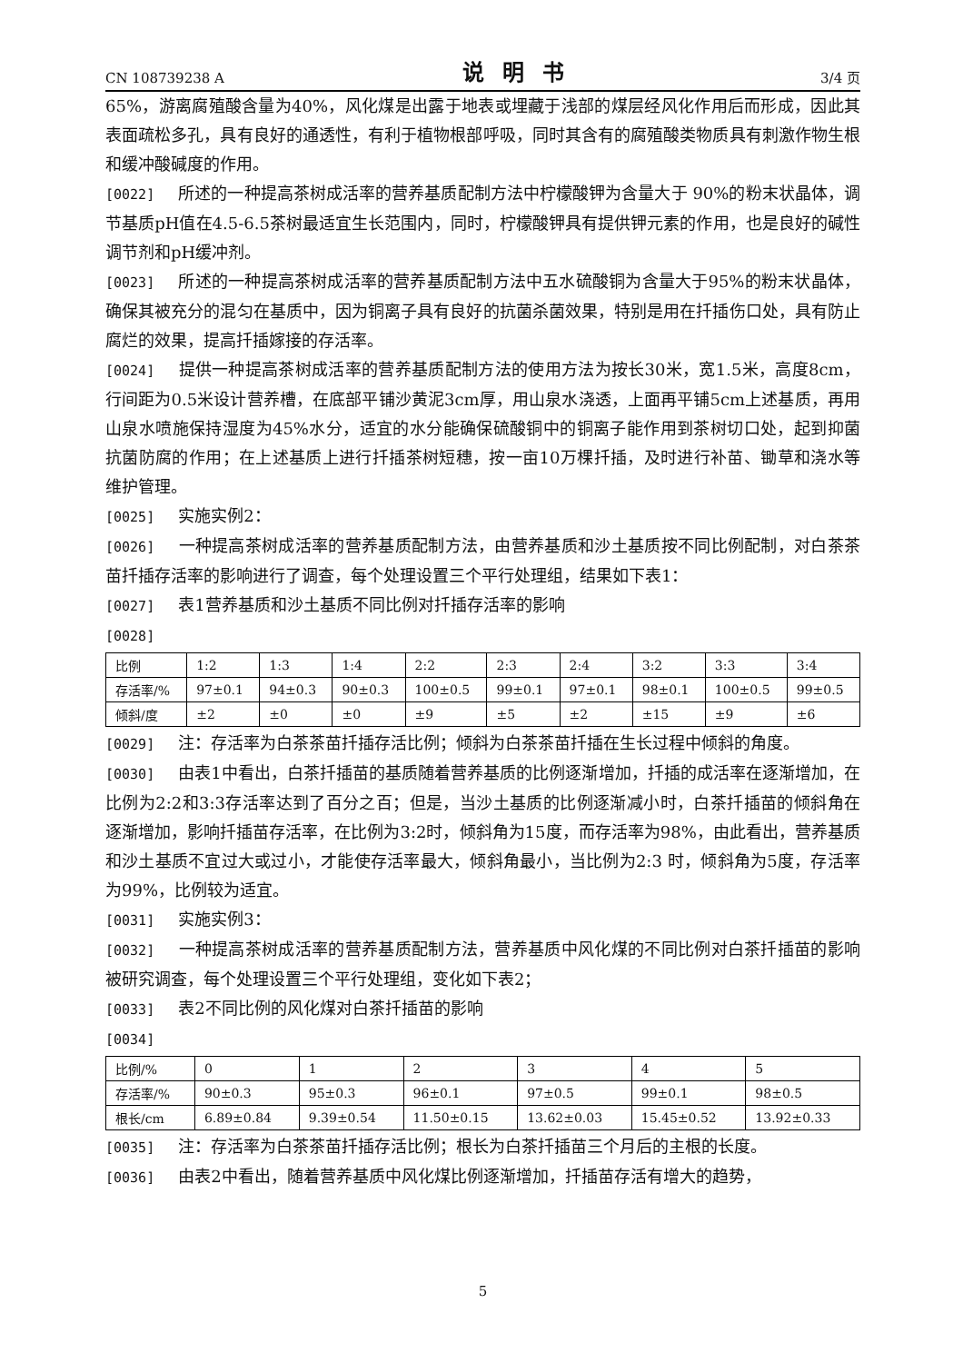CN 108739238 A 说明书 3/4 页
65%，游离腐殖酸含量为40%，风化煤是出露于地表或埋藏于浅部的煤层经风化作用后而形成，因此其表面疏松多孔，具有良好的通透性，有利于植物根部呼吸，同时其含有的腐殖酸类物质具有刺激作物生根和缓冲酸碱度的作用。
[0022] 所述的一种提高茶树成活率的营养基质配制方法中柠檬酸钾为含量大于 90%的粉末状晶体，调节基质pH值在4.5-6.5茶树最适宜生长范围内，同时，柠檬酸钾具有提供钾元素的作用，也是良好的碱性调节剂和pH缓冲剂。
[0023] 所述的一种提高茶树成活率的营养基质配制方法中五水硫酸铜为含量大于95%的粉末状晶体，确保其被充分的混匀在基质中，因为铜离子具有良好的抗菌杀菌效果，特别是用在扦插伤口处，具有防止腐烂的效果，提高扦插嫁接的存活率。
[0024] 提供一种提高茶树成活率的营养基质配制方法的使用方法为按长30米，宽1.5米，高度8cm，行间距为0.5米设计营养槽，在底部平铺沙黄泥3cm厚，用山泉水浇透，上面再平铺5cm上述基质，再用山泉水喷施保持湿度为45%水分，适宜的水分能确保硫酸铜中的铜离子能作用到茶树切口处，起到抑菌抗菌防腐的作用；在上述基质上进行扦插茶树短穗，按一亩10万棵扦插，及时进行补苗、锄草和浇水等维护管理。
[0025] 实施实例2：
[0026] 一种提高茶树成活率的营养基质配制方法，由营养基质和沙土基质按不同比例配制，对白茶茶苗扦插存活率的影响进行了调查，每个处理设置三个平行处理组，结果如下表1：
[0027] 表1营养基质和沙土基质不同比例对扦插存活率的影响
[0028]
| 比例 | 1:2 | 1:3 | 1:4 | 2:2 | 2:3 | 2:4 | 3:2 | 3:3 | 3:4 |
| 存活率/% | 97±0.1 | 94±0.3 | 90±0.3 | 100±0.5 | 99±0.1 | 97±0.1 | 98±0.1 | 100±0.5 | 99±0.5 |
| 倾斜/度 | ±2 | ±0 | ±0 | ±9 | ±5 | ±2 | ±15 | ±9 | ±6 |
[0029] 注：存活率为白茶茶苗扦插存活比例；倾斜为白茶茶苗扦插在生长过程中倾斜的角度。
[0030] 由表1中看出，白茶扦插苗的基质随着营养基质的比例逐渐增加，扦插的成活率在逐渐增加，在比例为2:2和3:3存活率达到了百分之百；但是，当沙土基质的比例逐渐减小时，白茶扦插苗的倾斜角在逐渐增加，影响扦插苗存活率，在比例为3:2时，倾斜角为15度，而存活率为98%，由此看出，营养基质和沙土基质不宜过大或过小，才能使存活率最大，倾斜角最小，当比例为2:3 时，倾斜角为5度，存活率为99%，比例较为适宜。
[0031] 实施实例3：
[0032] 一种提高茶树成活率的营养基质配制方法，营养基质中风化煤的不同比例对白茶扦插苗的影响被研究调查，每个处理设置三个平行处理组，变化如下表2；
[0033] 表2不同比例的风化煤对白茶扦插苗的影响
[0034]
| 比例/% | 0 | 1 | 2 | 3 | 4 | 5 |
| 存活率/% | 90±0.3 | 95±0.3 | 96±0.1 | 97±0.5 | 99±0.1 | 98±0.5 |
| 根长/cm | 6.89±0.84 | 9.39±0.54 | 11.50±0.15 | 13.62±0.03 | 15.45±0.52 | 13.92±0.33 |
[0035] 注：存活率为白茶茶苗扦插存活比例；根长为白茶扦插苗三个月后的主根的长度。
[0036] 由表2中看出，随着营养基质中风化煤比例逐渐增加，扦插苗存活有增大的趋势，
5